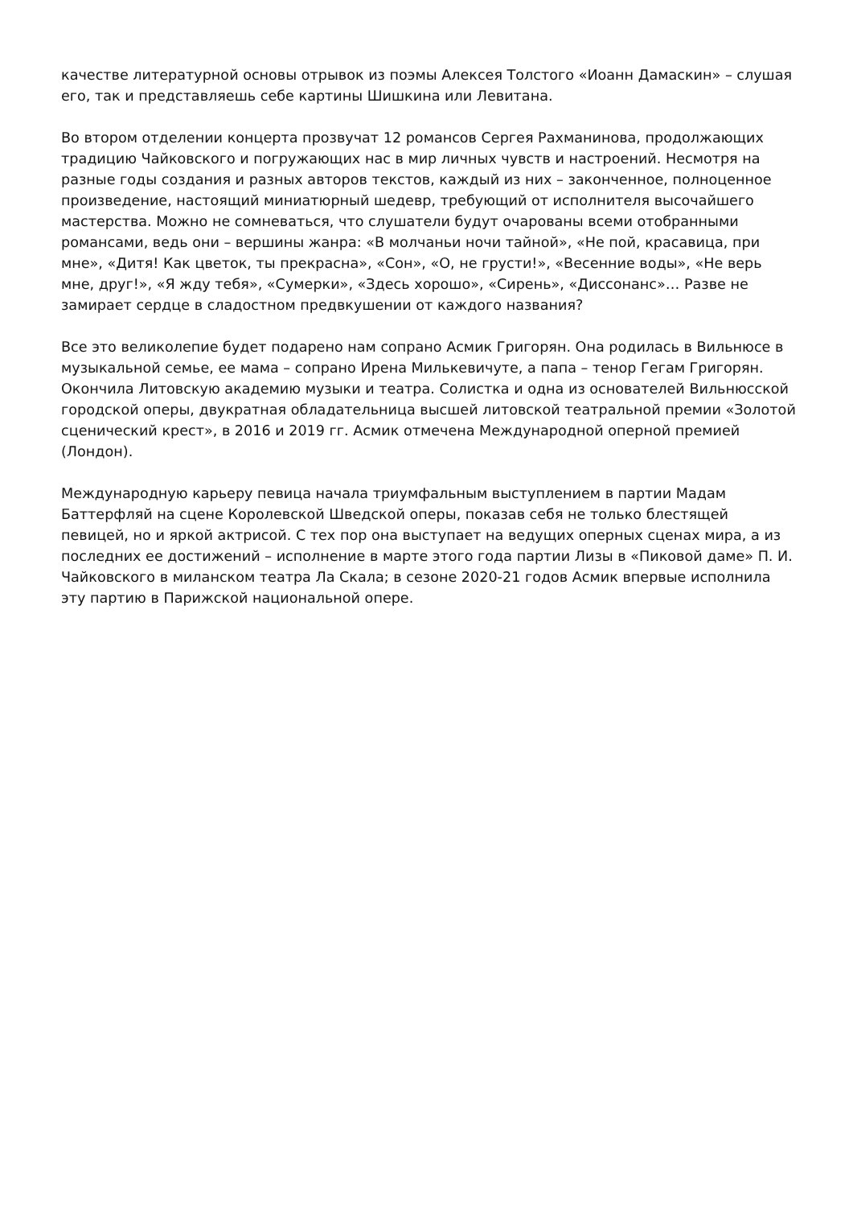качестве литературной основы отрывок из поэмы Алексея Толстого «Иоанн Дамаскин» – слушая его, так и представляешь себе картины Шишкина или Левитана.
Во втором отделении концерта прозвучат 12 романсов Сергея Рахманинова, продолжающих традицию Чайковского и погружающих нас в мир личных чувств и настроений. Несмотря на разные годы создания и разных авторов текстов, каждый из них – законченное, полноценное произведение, настоящий миниатюрный шедевр, требующий от исполнителя высочайшего мастерства. Можно не сомневаться, что слушатели будут очарованы всеми отобранными романсами, ведь они – вершины жанра: «В молчаньи ночи тайной», «Не пой, красавица, при мне», «Дитя! Как цветок, ты прекрасна», «Сон», «О, не грусти!», «Весенние воды», «Не верь мне, друг!», «Я жду тебя», «Сумерки», «Здесь хорошо», «Сирень», «Диссонанс»… Разве не замирает сердце в сладостном предвкушении от каждого названия?
Все это великолепие будет подарено нам сопрано Асмик Григорян. Она родилась в Вильнюсе в музыкальной семье, ее мама – сопрано Ирена Милькевичуте, а папа – тенор Гегам Григорян. Окончила Литовскую академию музыки и театра. Солистка и одна из основателей Вильнюсской городской оперы, двукратная обладательница высшей литовской театральной премии «Золотой сценический крест», в 2016 и 2019 гг. Асмик отмечена Международной оперной премией (Лондон).
Международную карьеру певица начала триумфальным выступлением в партии Мадам Баттерфляй на сцене Королевской Шведской оперы, показав себя не только блестящей певицей, но и яркой актрисой. С тех пор она выступает на ведущих оперных сценах мира, а из последних ее достижений – исполнение в марте этого года партии Лизы в «Пиковой даме» П. И. Чайковского в миланском театра Ла Скала; в сезоне 2020-21 годов Асмик впервые исполнила эту партию в Парижской национальной опере.